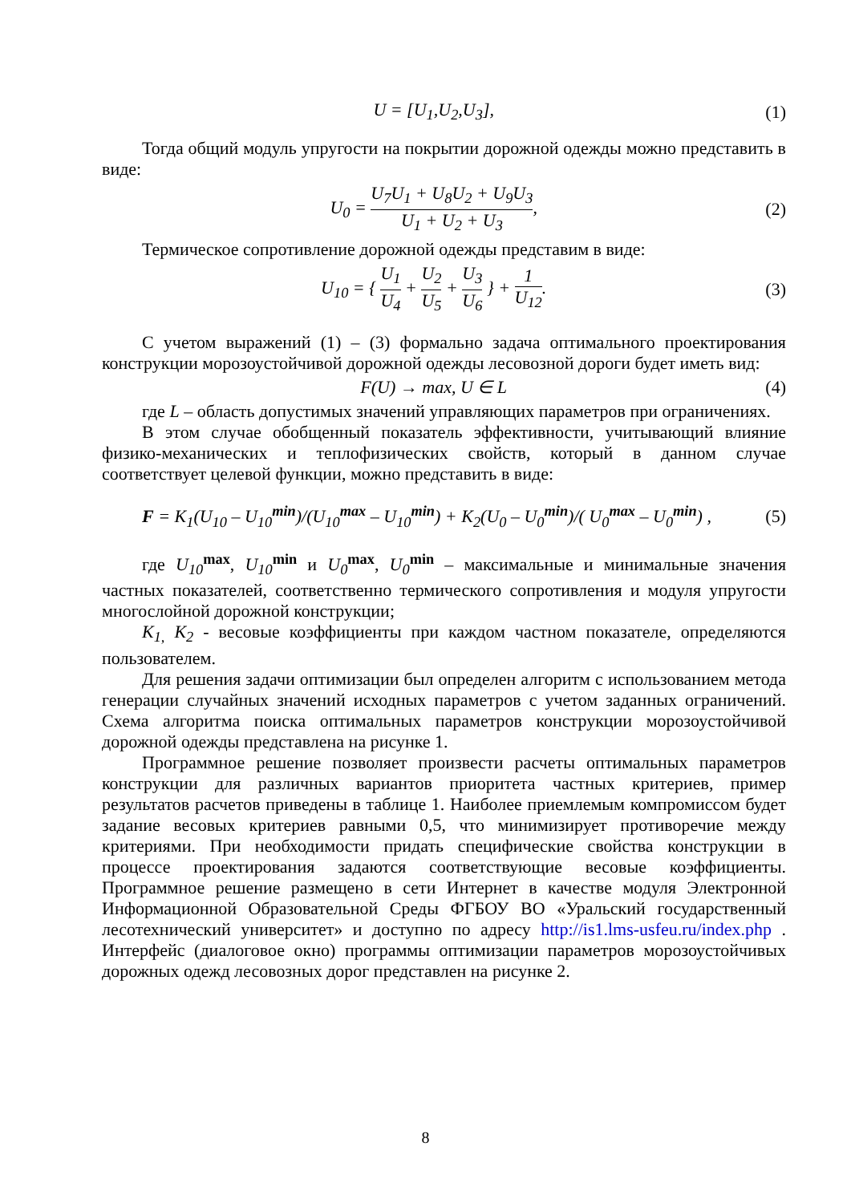U = [U<sub>1</sub>,U<sub>2</sub>,U<sub>3</sub>], (1)
Тогда общий модуль упругости на покрытии дорожной одежды можно представить в виде:
U<sub>0</sub> = U<sub>7</sub>U<sub>1</sub> + U<sub>8</sub>U<sub>2</sub> + U<sub>9</sub>U<sub>3</sub> U<sub>1</sub> + U<sub>2</sub> + U<sub>3</sub>,
(2)
Термическое сопротивление дорожной одежды представим в виде:
U<sub>10</sub> = { U<sub>1</sub> U<sub>4</sub> + U<sub>2</sub> U<sub>5</sub> + U<sub>3</sub> U<sub>6</sub> } + 1 U<sub>12</sub>.
(3)
С учетом выражений (1) – (3) формально задача оптимального проектирования конструкции морозоустойчивой дорожной одежды лесовозной дороги будет иметь вид:
F(U) → max, U ∈ L (4)
где L – область допустимых значений управляющих параметров при ограничениях.
В этом случае обобщенный показатель эффективности, учитывающий влияние физико-механических и теплофизических свойств, который в данном случае соответствует целевой функции, можно представить в виде:
F = K<sub>1</sub>(U<sub>10</sub> – U<sub>10</sub><sup>min</sup>)/(U<sub>10</sub><sup>max</sup> – U<sub>10</sub><sup>min</sup>) + K<sub>2</sub>(U<sub>0</sub> – U<sub>0</sub><sup>min</sup>)/( U<sub>0</sub><sup>max</sup> – U<sub>0</sub><sup>min</sup>) ,
(5)
где U<sub>10</sub><sup>max</sup>, U<sub>10</sub><sup>min</sup> и U<sub>0</sub><sup>max</sup>, U<sub>0</sub><sup>min</sup> – максимальные и минимальные значения частных показателей, соответственно термического сопротивления и модуля упругости многослойной дорожной конструкции;
K<sub>1,</sub> K<sub>2</sub> - весовые коэффициенты при каждом частном показателе, определяются пользователем.
Для решения задачи оптимизации был определен алгоритм с использованием метода генерации случайных значений исходных параметров с учетом заданных ограничений. Схема алгоритма поиска оптимальных параметров конструкции морозоустойчивой дорожной одежды представлена на рисунке 1.
Программное решение позволяет произвести расчеты оптимальных параметров конструкции для различных вариантов приоритета частных критериев, пример результатов расчетов приведены в таблице 1. Наиболее приемлемым компромиссом будет задание весовых критериев равными 0,5, что минимизирует противоречие между критериями. При необходимости придать специфические свойства конструкции в процессе проектирования задаются соответствующие весовые коэффициенты. Программное решение размещено в сети Интернет в качестве модуля Электронной Информационной Образовательной Среды ФГБОУ ВО «Уральский государственный лесотехнический университет» и доступно по адресу http://is1.lms-usfeu.ru/index.php . Интерфейс (диалоговое окно) программы оптимизации параметров морозоустойчивых дорожных одежд лесовозных дорог представлен на рисунке 2.
8